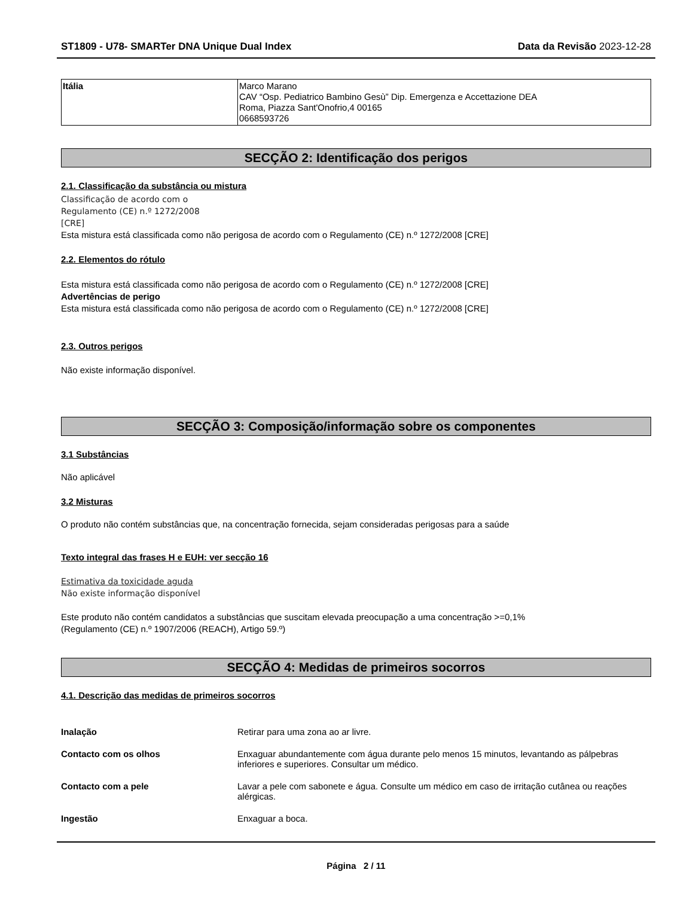ST1809 - U78- SMARTer DNA Unique Dual Index Data da Revisão 2023-12-28
| Itália | Marco Marano CAV “Osp. Pediatrico Bambino Gesù” Dip. Emergenza e Accettazione DEA Roma, Piazza Sant'Onofrio,4 00165 0668593726 |
SECÇÃO 2: Identificação dos perigos
2.1. Classificação da substância ou mistura
Classificação de acordo com o
Regulamento (CE) n.º 1272/2008
[CRE]
Esta mistura está classificada como não perigosa de acordo com o Regulamento (CE) n.º 1272/2008 [CRE]
2.2. Elementos do rótulo
Esta mistura está classificada como não perigosa de acordo com o Regulamento (CE) n.º 1272/2008 [CRE]
Advertências de perigo
Esta mistura está classificada como não perigosa de acordo com o Regulamento (CE) n.º 1272/2008 [CRE]
2.3. Outros perigos
Não existe informação disponível.
SECÇÃO 3: Composição/informação sobre os componentes
3.1 Substâncias
Não aplicável
3.2 Misturas
O produto não contém substâncias que, na concentração fornecida, sejam consideradas perigosas para a saúde
Texto integral das frases H e EUH: ver secção 16
Estimativa da toxicidade aguda
Não existe informação disponível
Este produto não contém candidatos a substâncias que suscitam elevada preocupação a uma concentração >=0,1%
(Regulamento (CE) n.º 1907/2006 (REACH), Artigo 59.º)
SECÇÃO 4: Medidas de primeiros socorros
4.1. Descrição das medidas de primeiros socorros
Inalação Retirar para uma zona ao ar livre.
Contacto com os olhos Enxaguar abundantemente com água durante pelo menos 15 minutos, levantando as pálpebras inferiores e superiores. Consultar um médico.
Contacto com a pele Lavar a pele com sabonete e água. Consulte um médico em caso de irritação cutânea ou reações alérgicas.
Ingestão Enxaguar a boca.
Página 2 / 11